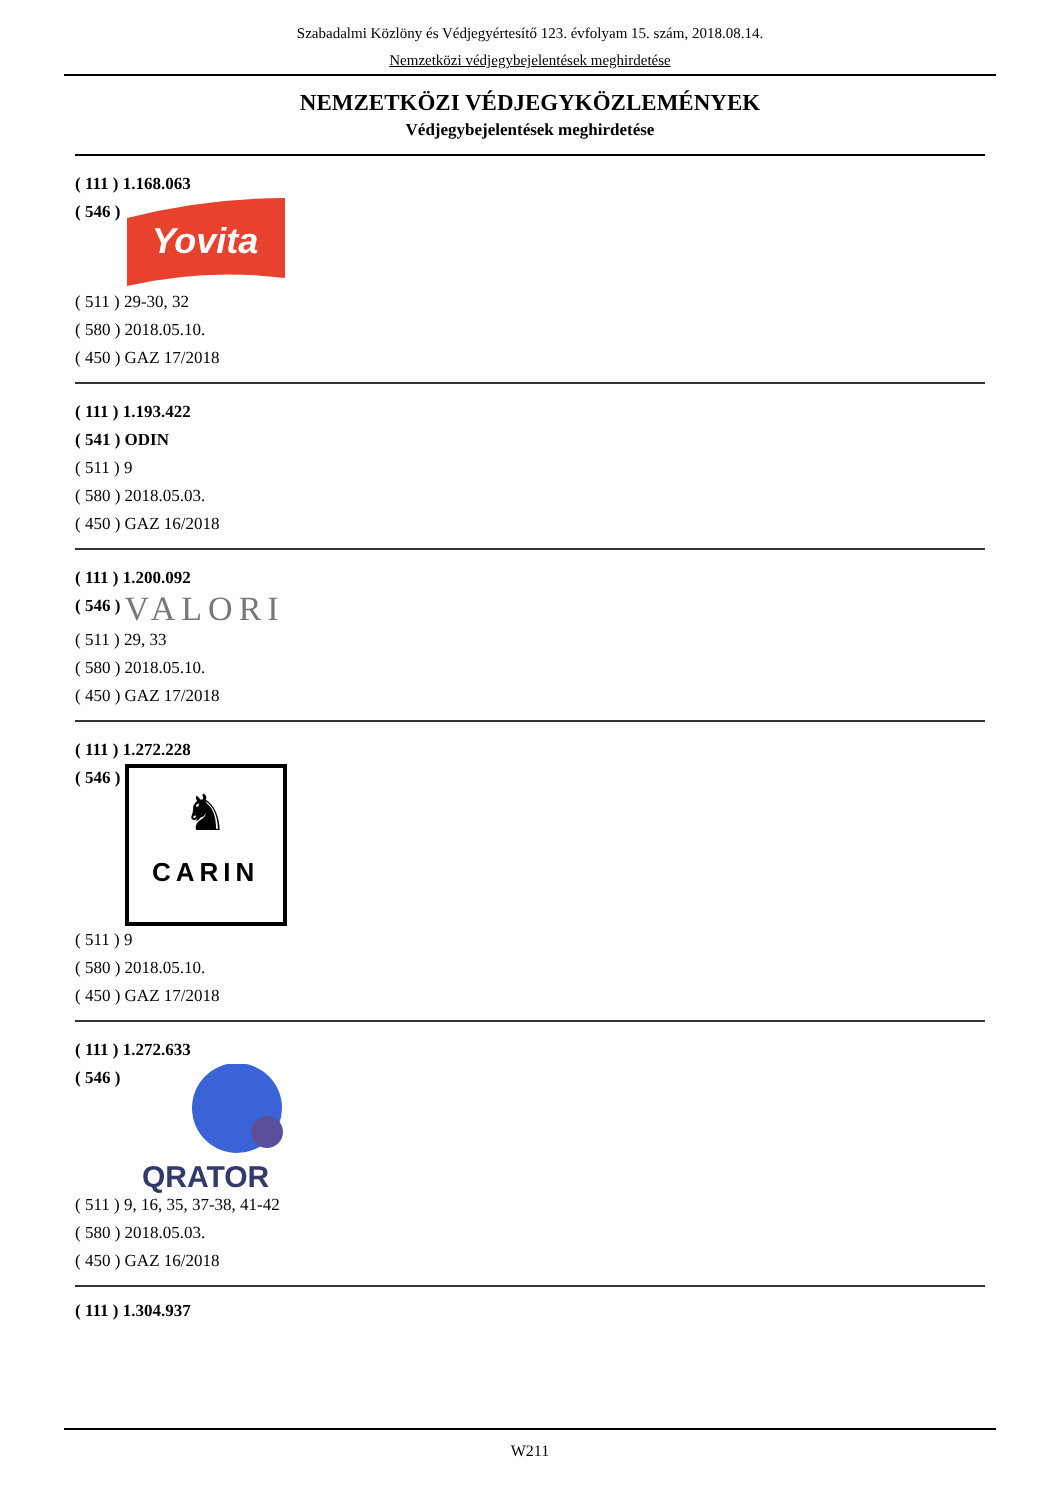Szabadalmi Közlöny és Védjegyértesítő 123. évfolyam 15. szám, 2018.08.14.
Nemzetközi védjegybejelentések meghirdetése
NEMZETKÖZI VÉDJEGYKÖZLEMÉNYEK
Védjegybejelentések meghirdetése
( 111 ) 1.168.063
( 546 )
Yovita
( 511 ) 29-30, 32
( 580 ) 2018.05.10.
( 450 ) GAZ 17/2018
( 111 ) 1.193.422
( 541 ) ODIN
( 511 ) 9
( 580 ) 2018.05.03.
( 450 ) GAZ 16/2018
( 111 ) 1.200.092
( 546 ) VALORI
( 511 ) 29, 33
( 580 ) 2018.05.10.
( 450 ) GAZ 17/2018
( 111 ) 1.272.228
( 546 )
♞
CARIN
( 511 ) 9
( 580 ) 2018.05.10.
( 450 ) GAZ 17/2018
( 111 ) 1.272.633
( 546 )
QRATOR
( 511 ) 9, 16, 35, 37-38, 41-42
( 580 ) 2018.05.03.
( 450 ) GAZ 16/2018
( 111 ) 1.304.937
W211